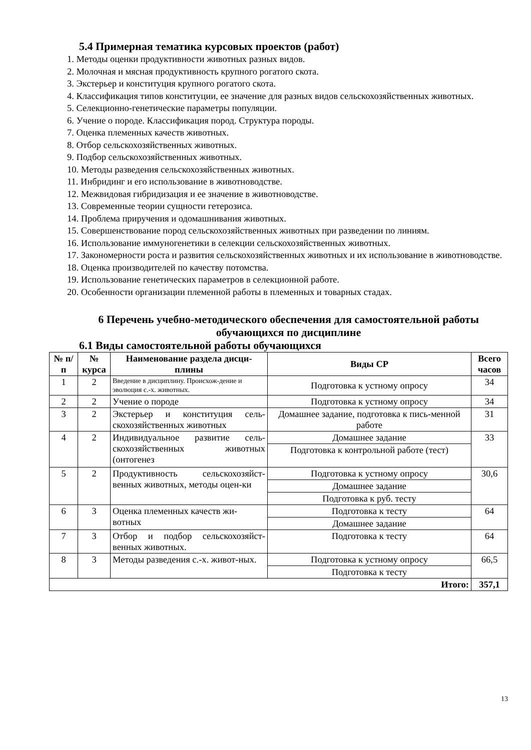5.4 Примерная тематика курсовых проектов (работ)
1. Методы оценки продуктивности животных разных видов.
2. Молочная и мясная продуктивность крупного рогатого скота.
3. Экстерьер и конституция крупного рогатого скота.
4. Классификация типов конституции, ее значение для разных видов сельскохозяйственных животных.
5. Селекционно-генетические параметры популяции.
6. Учение о породе. Классификация пород. Структура породы.
7. Оценка племенных качеств животных.
8. Отбор сельскохозяйственных животных.
9. Подбор сельскохозяйственных животных.
10. Методы разведения сельскохозяйственных животных.
11. Инбридинг и его использование в животноводстве.
12. Межвидовая гибридизация и ее значение в животноводстве.
13. Современные теории сущности гетерозиса.
14. Проблема приручения и одомашнивания животных.
15. Совершенствование пород сельскохозяйственных животных при разведении по линиям.
16. Использование иммуногенетики в селекции сельскохозяйственных животных.
17. Закономерности роста и развития сельскохозяйственных животных и их использование в животноводстве.
18. Оценка производителей по качеству потомства.
19. Использование генетических параметров в селекционной работе.
20. Особенности организации племенной работы в племенных и товарных стадах.
6 Перечень учебно-методического обеспечения для самостоятельной работы обучающихся по дисциплине
6.1 Виды самостоятельной работы обучающихся
| № п/п | № курса | Наименование раздела дисци-плины | Виды СР | Всего часов |
| --- | --- | --- | --- | --- |
| 1 | 2 | Введение в дисциплину. Происхож-дение и эволюция с.-х. животных. | Подготовка к устному опросу | 34 |
| 2 | 2 | Учение о породе | Подготовка к устному опросу | 34 |
| 3 | 2 | Экстерьер и конституция сель-скохозяйственных животных | Домашнее задание, подготовка к пись-менной работе | 31 |
| 4 | 2 | Индивидуальное развитие сель-скохозяйственных животных (онтогенез | Домашнее задание | 33 |
| | | | Подготовка к контрольной работе (тест) | |
| 5 | 2 | Продуктивность сельскохозяйст-венных животных, методы оцен-ки | Подготовка к устному опросу | 30,6 |
| | | | Домашнее задание | |
| | | | Подготовка к руб. тесту | |
| 6 | 3 | Оценка племенных качеств жи-вотных | Подготовка к тесту | 64 |
| | | | Домашнее задание | |
| 7 | 3 | Отбор и подбор сельскохозяйст-венных животных. | Подготовка к тесту | 64 |
| 8 | 3 | Методы разведения с.-х. живот-ных. | Подготовка к устному опросу | 66,5 |
| | | | Подготовка к тесту | |
| Итого: | | | | 357,1 |
13